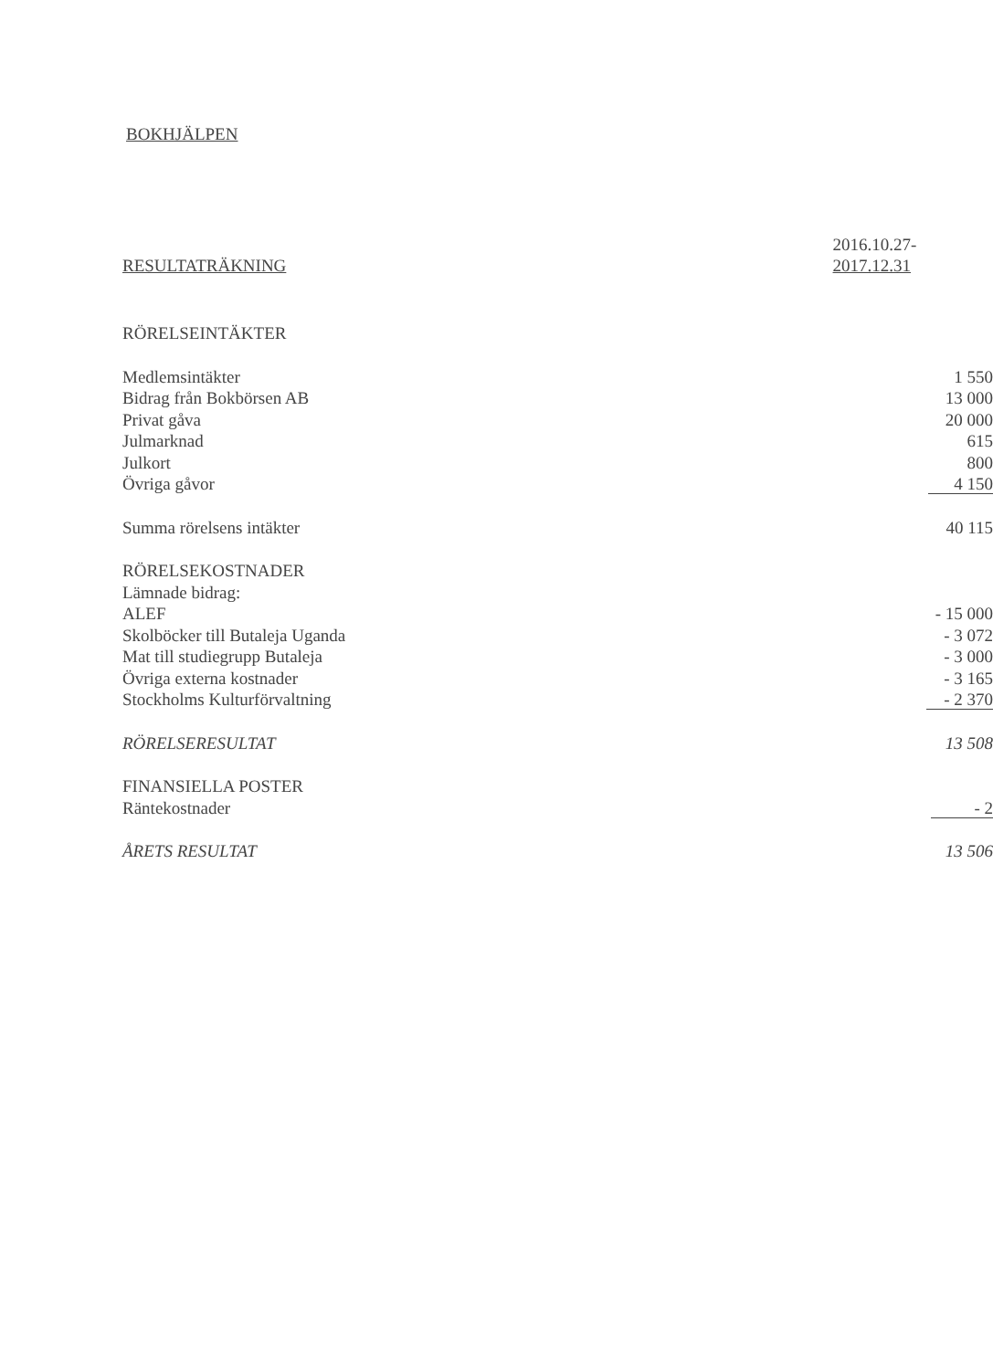BOKHJÄLPEN
| | 2016.10.27- |
| RESULTATRÄKNING | 2017.12.31 |
| RÖRELSEINTÄKTER | |
| Medlemsintäkter | 1 550 |
| Bidrag från Bokbörsen AB | 13 000 |
| Privat gåva | 20 000 |
| Julmarknad | 615 |
| Julkort | 800 |
| Övriga gåvor | 4 150 |
| Summa rörelsens intäkter | 40 115 |
| RÖRELSEKOSTNADER | |
| Lämnade bidrag: | |
| ALEF | - 15 000 |
| Skolböcker till Butaleja Uganda | - 3 072 |
| Mat till studiegrupp Butaleja | - 3 000 |
| Övriga externa kostnader | - 3 165 |
| Stockholms Kulturförvaltning | - 2 370 |
| RÖRELSERESULTAT | 13 508 |
| FINANSIELLA POSTER | |
| Räntekostnader | - 2 |
| ÅRETS RESULTAT | 13 506 |